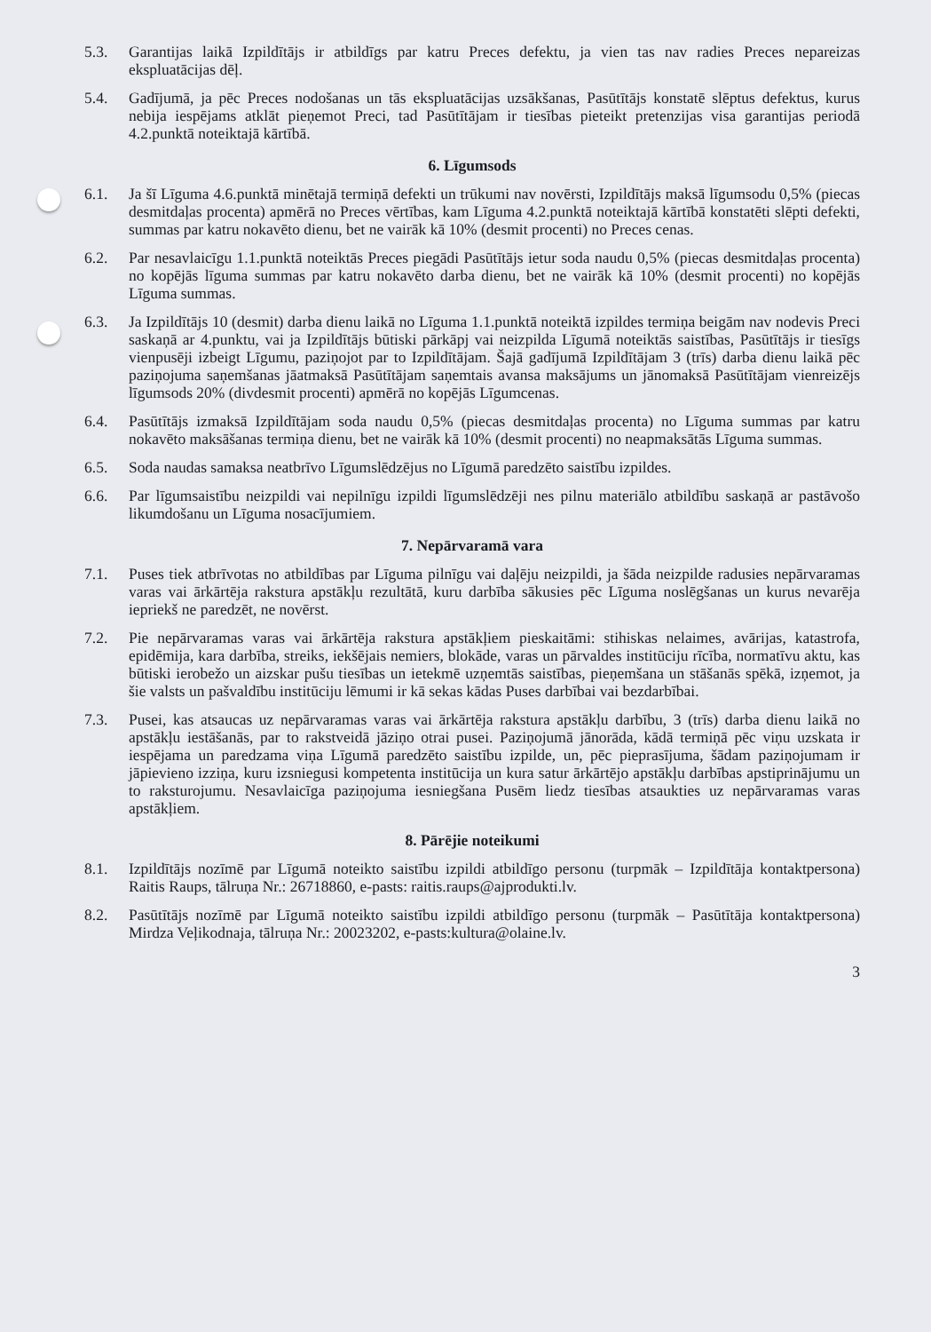5.3. Garantijas laikā Izpildītājs ir atbildīgs par katru Preces defektu, ja vien tas nav radies Preces nepareizas ekspluatācijas dēļ.
5.4. Gadījumā, ja pēc Preces nodošanas un tās ekspluatācijas uzsākšanas, Pasūtītājs konstatē slēptus defektus, kurus nebija iespējams atklāt pieņemot Preci, tad Pasūtītājam ir tiesības pieteikt pretenzijas visa garantijas periodā 4.2.punktā noteiktajā kārtībā.
6. Līgumsods
6.1. Ja šī Līguma 4.6.punktā minētajā termiņā defekti un trūkumi nav novērsti, Izpildītājs maksā līgumsodu 0,5% (piecas desmitdaļas procenta) apmērā no Preces vērtības, kam Līguma 4.2.punktā noteiktajā kārtībā konstatēti slēpti defekti, summas par katru nokavēto dienu, bet ne vairāk kā 10% (desmit procenti) no Preces cenas.
6.2. Par nesavlaicīgu 1.1.punktā noteiktās Preces piegādi Pasūtītājs ietur soda naudu 0,5% (piecas desmitdaļas procenta) no kopējās līguma summas par katru nokavēto darba dienu, bet ne vairāk kā 10% (desmit procenti) no kopējās Līguma summas.
6.3. Ja Izpildītājs 10 (desmit) darba dienu laikā no Līguma 1.1.punktā noteiktā izpildes termiņa beigām nav nodevis Preci saskaņā ar 4.punktu, vai ja Izpildītājs būtiski pārkāpj vai neizpilda Līgumā noteiktās saistības, Pasūtītājs ir tiesīgs vienpusēji izbeigt Līgumu, paziņojot par to Izpildītājam. Šajā gadījumā Izpildītājam 3 (trīs) darba dienu laikā pēc paziņojuma saņemšanas jāatmaksā Pasūtītājam saņemtais avansa maksājums un jānomaksā Pasūtītājam vienreizējs līgumsods 20% (divdesmit procenti) apmērā no kopējās Līgumcenas.
6.4. Pasūtītājs izmaksā Izpildītājam soda naudu 0,5% (piecas desmitdaļas procenta) no Līguma summas par katru nokavēto maksāšanas termiņa dienu, bet ne vairāk kā 10% (desmit procenti) no neapmaksātās Līguma summas.
6.5. Soda naudas samaksa neatbrīvo Līgumslēdzējus no Līgumā paredzēto saistību izpildes.
6.6. Par līgumsaistību neizpildi vai nepilnīgu izpildi līgumslēdzēji nes pilnu materiālo atbildību saskaņā ar pastāvošo likumdošanu un Līguma nosacījumiem.
7. Nepārvaramā vara
7.1. Puses tiek atbrīvotas no atbildības par Līguma pilnīgu vai daļēju neizpildi, ja šāda neizpilde radusies nepārvaramas varas vai ārkārtēja rakstura apstākļu rezultātā, kuru darbība sākusies pēc Līguma noslēgšanas un kurus nevarēja iepriekš ne paredzēt, ne novērst.
7.2. Pie nepārvaramas varas vai ārkārtēja rakstura apstākļiem pieskaitāmi: stihiskas nelaimes, avārijas, katastrofa, epidēmija, kara darbība, streiks, iekšējais nemiers, blokāde, varas un pārvaldes institūciju rīcība, normatīvu aktu, kas būtiski ierobežo un aizskar pušu tiesības un ietekmē uzņemtās saistības, pieņemšana un stāšanās spēkā, izņemot, ja šie valsts un pašvaldību institūciju lēmumi ir kā sekas kādas Puses darbībai vai bezdarbībai.
7.3. Pusei, kas atsaucas uz nepārvaramas varas vai ārkārtēja rakstura apstākļu darbību, 3 (trīs) darba dienu laikā no apstākļu iestāšanās, par to rakstveidā jāziņo otrai pusei. Paziņojumā jānorāda, kādā termiņā pēc viņu uzskata ir iespējama un paredzama viņa Līgumā paredzēto saistību izpilde, un, pēc pieprasījuma, šādam paziņojumam ir jāpievieno izziņa, kuru izsniegusi kompetenta institūcija un kura satur ārkārtējo apstākļu darbības apstiprinājumu un to raksturojumu. Nesavlaicīga paziņojuma iesniegšana Pusēm liedz tiesības atsaukties uz nepārvaramas varas apstākļiem.
8. Pārējie noteikumi
8.1. Izpildītājs nozīmē par Līgumā noteikto saistību izpildi atbildīgo personu (turpmāk – Izpildītāja kontaktpersona) Raitis Raups, tālruņa Nr.: 26718860, e-pasts: raitis.raups@ajprodukti.lv.
8.2. Pasūtītājs nozīmē par Līgumā noteikto saistību izpildi atbildīgo personu (turpmāk – Pasūtītāja kontaktpersona) Mirdza Veļikodnaja, tālruņa Nr.: 20023202, e-pasts:kultura@olaine.lv.
3